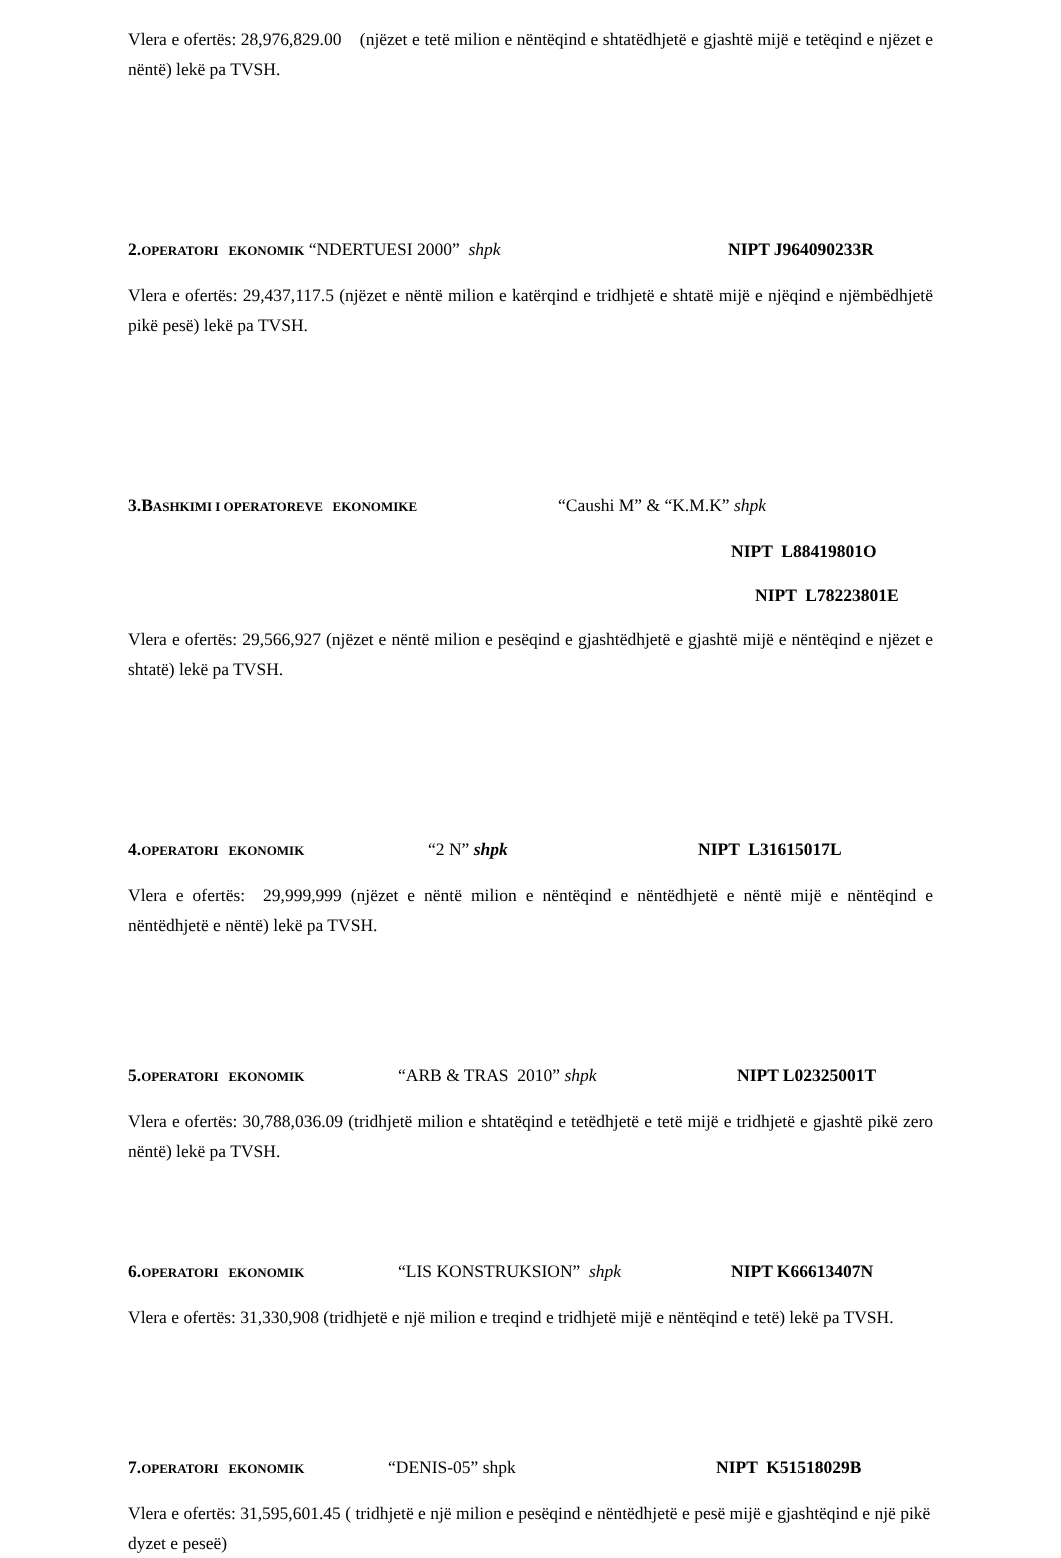Vlera e ofertës: 28,976,829.00 (njëzet e tetë milion e nëntëqind e shtatëdhjetë e gjashtë mijë e tetëqind e njëzet e nëntë) lekë pa TVSH.
2. OPERATORI EKONOMIK “NDERTUESI 2000” shpk NIPT J964090233R
Vlera e ofertës: 29,437,117.5 (njëzet e nëntë milion e katërqind e tridhjetë e shtatë mijë e njëqind e njëmbëdhjetë pikë pesë) lekë pa TVSH.
3.B ASHKIMI I OPERATOREVE EKONOMIKE “Caushi M” & “K.M.K” shpk
NIPT L88419801O
NIPT L78223801E
Vlera e ofertës: 29,566,927 (njëzet e nëntë milion e pesëqind e gjashtëdhjetë e gjashtë mijë e nëntëqind e njëzet e shtatë) lekë pa TVSH.
4. OPERATORI EKONOMIK “2 N” shpk NIPT L31615017L
Vlera e ofertës: 29,999,999 (njëzet e nëntë milion e nëntëqind e nëntëdhjetë e nëntë mijë e nëntëqind e nëntëdhjetë e nëntë) lekë pa TVSH.
5. OPERATORI EKONOMIK “ARB & TRAS 2010” shpk NIPT L02325001T
Vlera e ofertës: 30,788,036.09 (tridhjetë milion e shtatëqind e tetëdhjetë e tetë mijë e tridhjetë e gjashtë pikë zero nëntë) lekë pa TVSH.
6. OPERATORI EKONOMIK “LIS KONSTRUKSION” shpk NIPT K66613407N
Vlera e ofertës: 31,330,908 (tridhjetë e një milion e treqind e tridhjetë mijë e nëntëqind e tetë) lekë pa TVSH.
7. OPERATORI EKONOMIK “DENIS-05” shpk NIPT K51518029B
Vlera e ofertës: 31,595,601.45 ( tridhjetë e një milion e pesëqind e nëntëdhjetë e pesë mijë e gjashtëqind e një pikë dyzet e peseë)